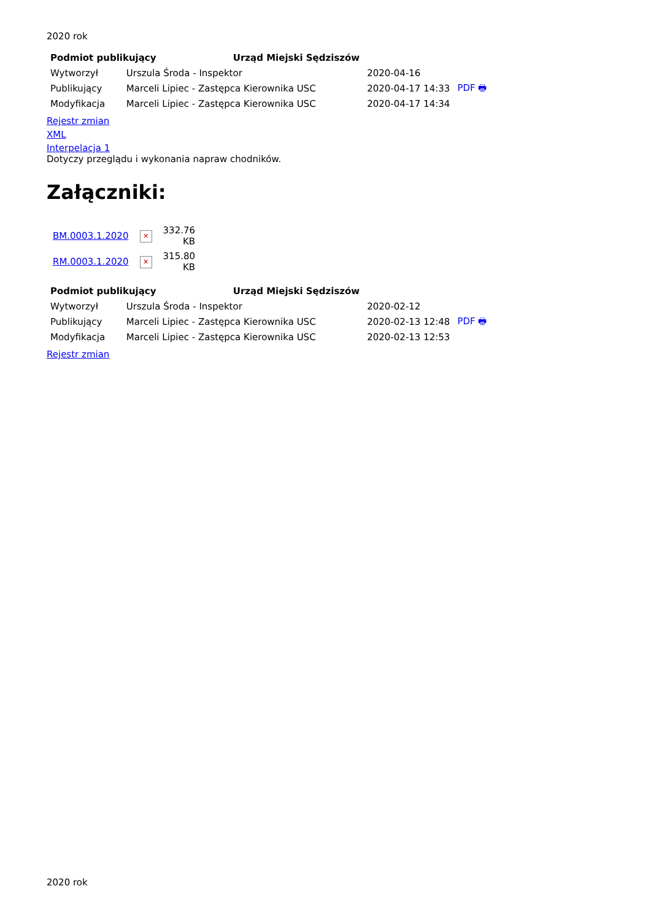2020 rok
| Podmiot publikujący Urząd Miejski Sędziszów | | | |
| --- | --- | --- | --- |
| Wytworzył | Urszula Środa - Inspektor | 2020-04-16 | PDF 🖶 |
| Publikujący | Marceli Lipiec - Zastępca Kierownika USC | 2020-04-17 14:33 | |
| Modyfikacja | Marceli Lipiec - Zastępca Kierownika USC | 2020-04-17 14:34 | |
Rejestr zmian
XML
Interpelacja 1
Dotyczy przeglądu i wykonania napraw chodników.
Załączniki:
| BM.0003.1.2020 | ✕ | 332.76 KB |
| RM.0003.1.2020 | ✕ | 315.80 KB |
| Podmiot publikujący Urząd Miejski Sędziszów | | | |
| --- | --- | --- | --- |
| Wytworzył | Urszula Środa - Inspektor | 2020-02-12 | PDF 🖶 |
| Publikujący | Marceli Lipiec - Zastępca Kierownika USC | 2020-02-13 12:48 | |
| Modyfikacja | Marceli Lipiec - Zastępca Kierownika USC | 2020-02-13 12:53 | |
Rejestr zmian
2020 rok